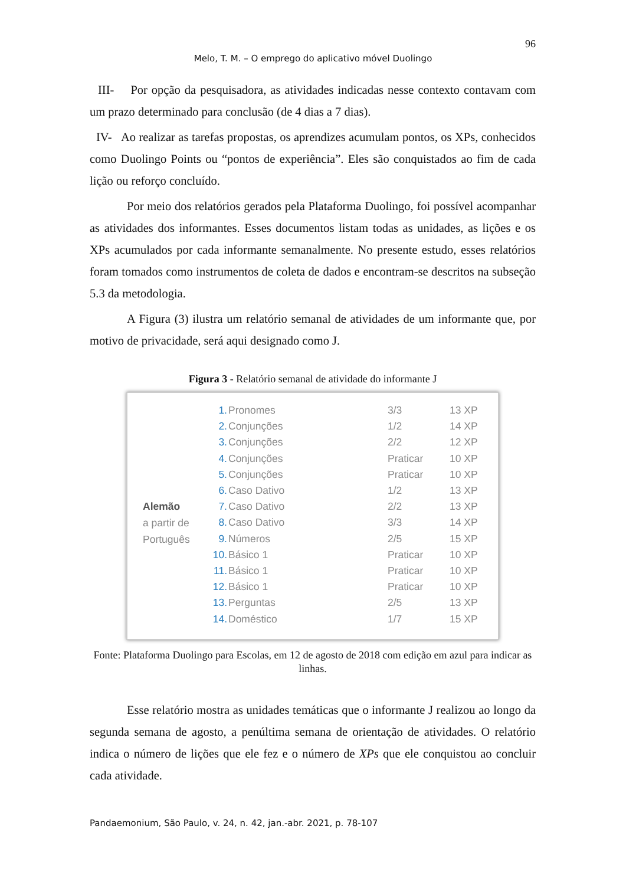96
Melo, T. M. – O emprego do aplicativo móvel Duolingo
III- Por opção da pesquisadora, as atividades indicadas nesse contexto contavam com um prazo determinado para conclusão (de 4 dias a 7 dias).
IV- Ao realizar as tarefas propostas, os aprendizes acumulam pontos, os XPs, conhecidos como Duolingo Points ou “pontos de experiência”. Eles são conquistados ao fim de cada lição ou reforço concluído.
Por meio dos relatórios gerados pela Plataforma Duolingo, foi possível acompanhar as atividades dos informantes. Esses documentos listam todas as unidades, as lições e os XPs acumulados por cada informante semanalmente. No presente estudo, esses relatórios foram tomados como instrumentos de coleta de dados e encontram-se descritos na subseção 5.3 da metodologia.
A Figura (3) ilustra um relatório semanal de atividades de um informante que, por motivo de privacidade, será aqui designado como J.
Figura 3 - Relatório semanal de atividade do informante J
Alemão
a partir de
Português
| 1. | Pronomes | 3/3 | 13 XP |
| 2. | Conjunções | 1/2 | 14 XP |
| 3. | Conjunções | 2/2 | 12 XP |
| 4. | Conjunções | Praticar | 10 XP |
| 5. | Conjunções | Praticar | 10 XP |
| 6. | Caso Dativo | 1/2 | 13 XP |
| 7. | Caso Dativo | 2/2 | 13 XP |
| 8. | Caso Dativo | 3/3 | 14 XP |
| 9. | Números | 2/5 | 15 XP |
| 10. | Básico 1 | Praticar | 10 XP |
| 11. | Básico 1 | Praticar | 10 XP |
| 12. | Básico 1 | Praticar | 10 XP |
| 13. | Perguntas | 2/5 | 13 XP |
| 14. | Doméstico | 1/7 | 15 XP |
Fonte: Plataforma Duolingo para Escolas, em 12 de agosto de 2018 com edição em azul para indicar as linhas.
Esse relatório mostra as unidades temáticas que o informante J realizou ao longo da segunda semana de agosto, a penúltima semana de orientação de atividades. O relatório indica o número de lições que ele fez e o número de XPs que ele conquistou ao concluir cada atividade.
Pandaemonium, São Paulo, v. 24, n. 42, jan.-abr. 2021, p. 78-107